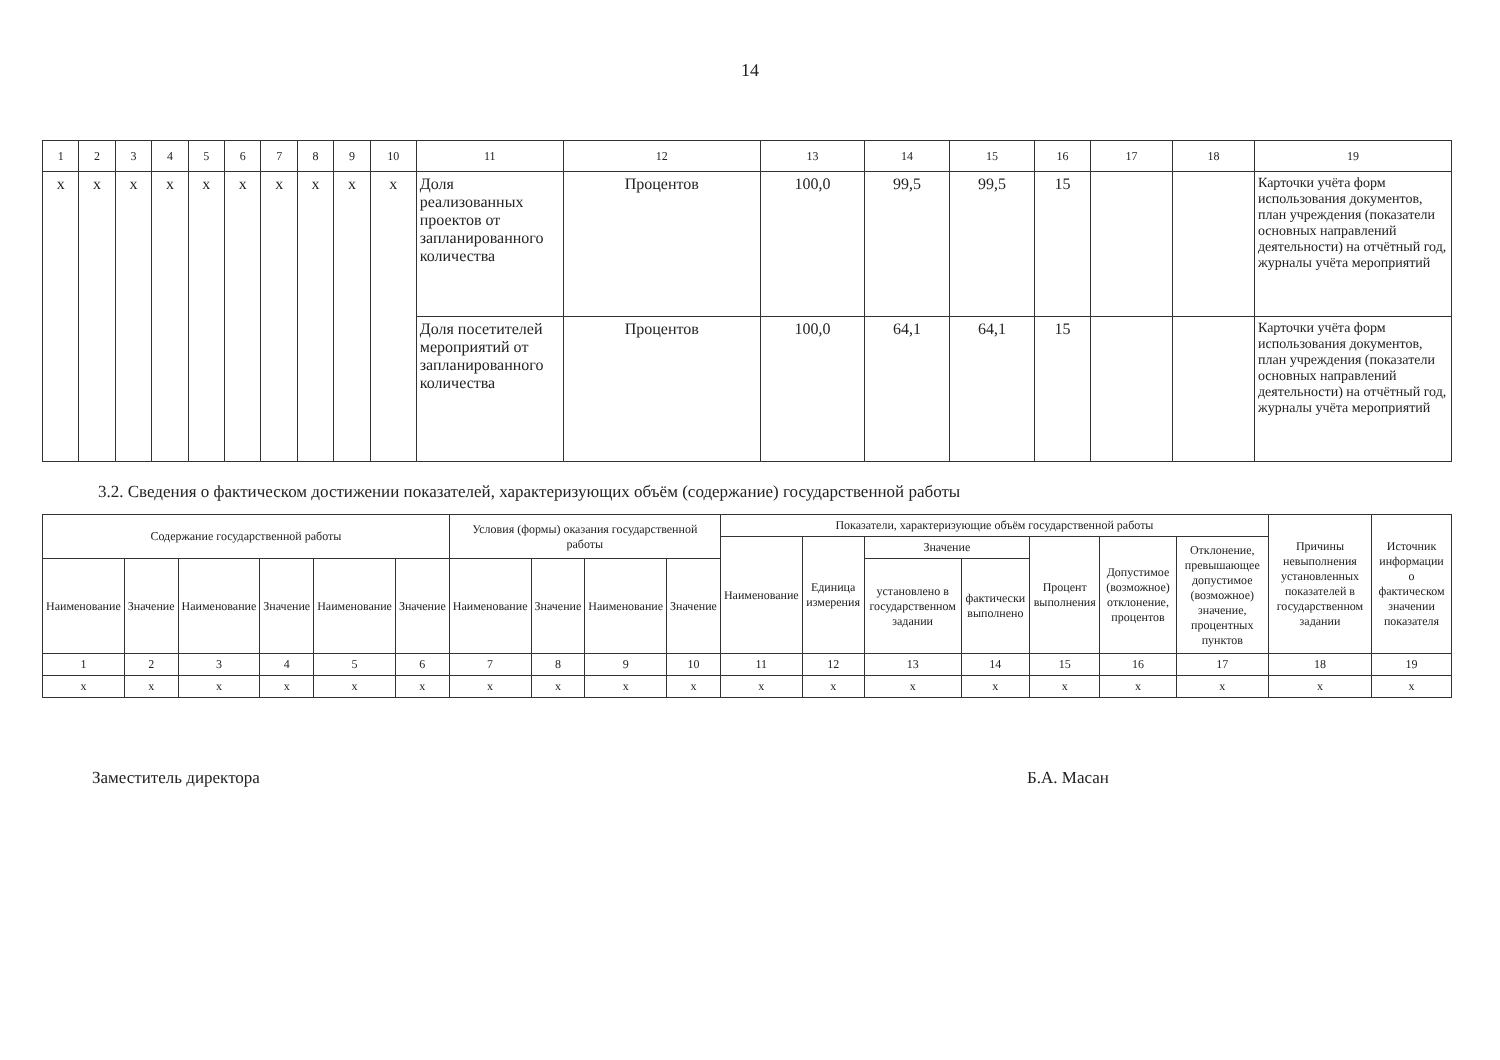14
| 1 | 2 | 3 | 4 | 5 | 6 | 7 | 8 | 9 | 10 | 11 | 12 | 13 | 14 | 15 | 16 | 17 | 18 | 19 |
| x | x | x | x | x | x | x | x | x | x | Доля реализованных проектов от запланированного количества | Процентов | 100,0 | 99,5 | 99,5 | 15 | | | Карточки учёта форм использования документов, план учреждения (показатели основных направлений деятельности) на отчётный год, журналы учёта мероприятий |
| | | | | | | | | | | Доля посетителей мероприятий от запланированного количества | Процентов | 100,0 | 64,1 | 64,1 | 15 | | | Карточки учёта форм использования документов, план учреждения (показатели основных направлений деятельности) на отчётный год, журналы учёта мероприятий |
3.2. Сведения о фактическом достижении показателей, характеризующих объём (содержание) государственной работы
| Содержание государственной работы | | | | | | Условия (формы) оказания государственной работы | | | | Показатели, характеризующие объём государственной работы | | | | | | | Причины невыполнения установленных показателей в государственном задании | Источник информации о фактическом значении показателя |
| --- | --- | --- | --- | --- | --- | --- | --- | --- | --- | --- | --- | --- | --- | --- | --- | --- | --- | --- |
| | | | | | | | | | | Наименование | Единица измерения | Значение | | Процент выполнения | Допустимое (возможное) отклонение, процентов | Отклонение, превышающее допустимое (возможное) значение, процентных пунктов | | |
| Наименование | Значение | Наименование | Значение | Наименование | Значение | Наименование | Значение | Наименование | Значение | | | установлено в государственном задании | фактически выполнено | | | | | |
| 1 | 2 | 3 | 4 | 5 | 6 | 7 | 8 | 9 | 10 | 11 | 12 | 13 | 14 | 15 | 16 | 17 | 18 | 19 |
| x | x | x | x | x | x | x | x | x | x | x | x | x | x | x | x | x | x | x |
Заместитель директора Б.А. Масан